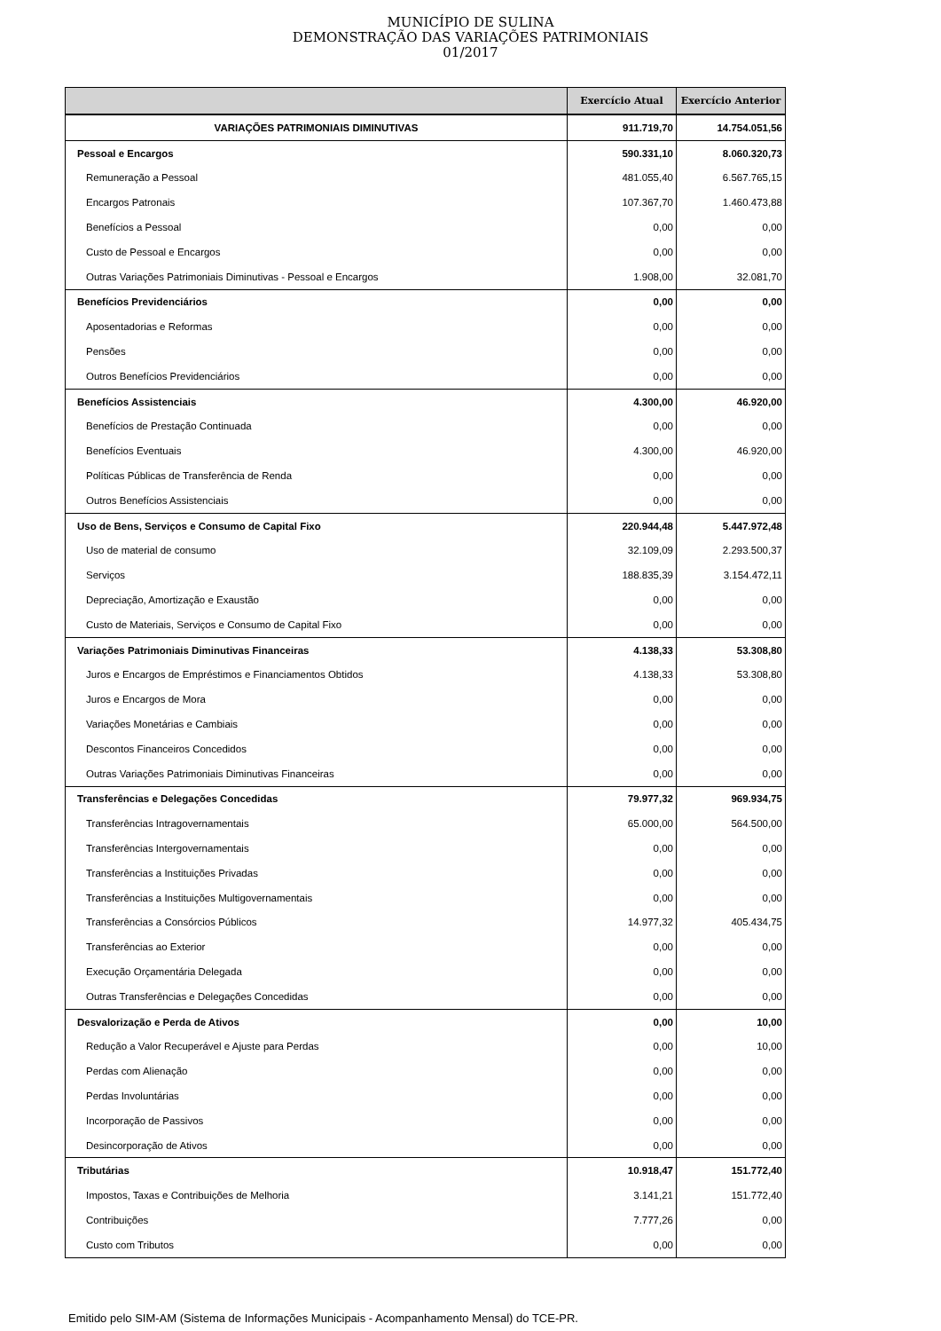MUNICÍPIO DE SULINA
DEMONSTRAÇÃO DAS VARIAÇÕES PATRIMONIAIS
01/2017
| | Exercício Atual | Exercício Anterior |
| --- | --- | --- |
| VARIAÇÕES PATRIMONIAIS DIMINUTIVAS | 911.719,70 | 14.754.051,56 |
| Pessoal e Encargos | 590.331,10 | 8.060.320,73 |
| Remuneração a Pessoal | 481.055,40 | 6.567.765,15 |
| Encargos Patronais | 107.367,70 | 1.460.473,88 |
| Benefícios a Pessoal | 0,00 | 0,00 |
| Custo de Pessoal e Encargos | 0,00 | 0,00 |
| Outras Variações Patrimoniais Diminutivas - Pessoal e Encargos | 1.908,00 | 32.081,70 |
| Benefícios Previdenciários | 0,00 | 0,00 |
| Aposentadorias e Reformas | 0,00 | 0,00 |
| Pensões | 0,00 | 0,00 |
| Outros Benefícios Previdenciários | 0,00 | 0,00 |
| Benefícios Assistenciais | 4.300,00 | 46.920,00 |
| Benefícios de Prestação Continuada | 0,00 | 0,00 |
| Benefícios Eventuais | 4.300,00 | 46.920,00 |
| Políticas Públicas de Transferência de Renda | 0,00 | 0,00 |
| Outros Benefícios Assistenciais | 0,00 | 0,00 |
| Uso de Bens, Serviços e Consumo de Capital Fixo | 220.944,48 | 5.447.972,48 |
| Uso de material de consumo | 32.109,09 | 2.293.500,37 |
| Serviços | 188.835,39 | 3.154.472,11 |
| Depreciação, Amortização e Exaustão | 0,00 | 0,00 |
| Custo de Materiais, Serviços e Consumo de Capital Fixo | 0,00 | 0,00 |
| Variações Patrimoniais Diminutivas Financeiras | 4.138,33 | 53.308,80 |
| Juros e Encargos de Empréstimos e Financiamentos Obtidos | 4.138,33 | 53.308,80 |
| Juros e Encargos de Mora | 0,00 | 0,00 |
| Variações Monetárias e Cambiais | 0,00 | 0,00 |
| Descontos Financeiros Concedidos | 0,00 | 0,00 |
| Outras Variações Patrimoniais Diminutivas Financeiras | 0,00 | 0,00 |
| Transferências e Delegações Concedidas | 79.977,32 | 969.934,75 |
| Transferências Intragovernamentais | 65.000,00 | 564.500,00 |
| Transferências Intergovernamentais | 0,00 | 0,00 |
| Transferências a Instituições Privadas | 0,00 | 0,00 |
| Transferências a Instituições Multigovernamentais | 0,00 | 0,00 |
| Transferências a Consórcios Públicos | 14.977,32 | 405.434,75 |
| Transferências ao Exterior | 0,00 | 0,00 |
| Execução Orçamentária Delegada | 0,00 | 0,00 |
| Outras Transferências e Delegações Concedidas | 0,00 | 0,00 |
| Desvalorização e Perda de Ativos | 0,00 | 10,00 |
| Redução a Valor Recuperável e Ajuste para Perdas | 0,00 | 10,00 |
| Perdas com Alienação | 0,00 | 0,00 |
| Perdas Involuntárias | 0,00 | 0,00 |
| Incorporação de Passivos | 0,00 | 0,00 |
| Desincorporação de Ativos | 0,00 | 0,00 |
| Tributárias | 10.918,47 | 151.772,40 |
| Impostos, Taxas e Contribuições de Melhoria | 3.141,21 | 151.772,40 |
| Contribuições | 7.777,26 | 0,00 |
| Custo com Tributos | 0,00 | 0,00 |
Emitido pelo SIM-AM (Sistema de Informações Municipais - Acompanhamento Mensal) do TCE-PR.